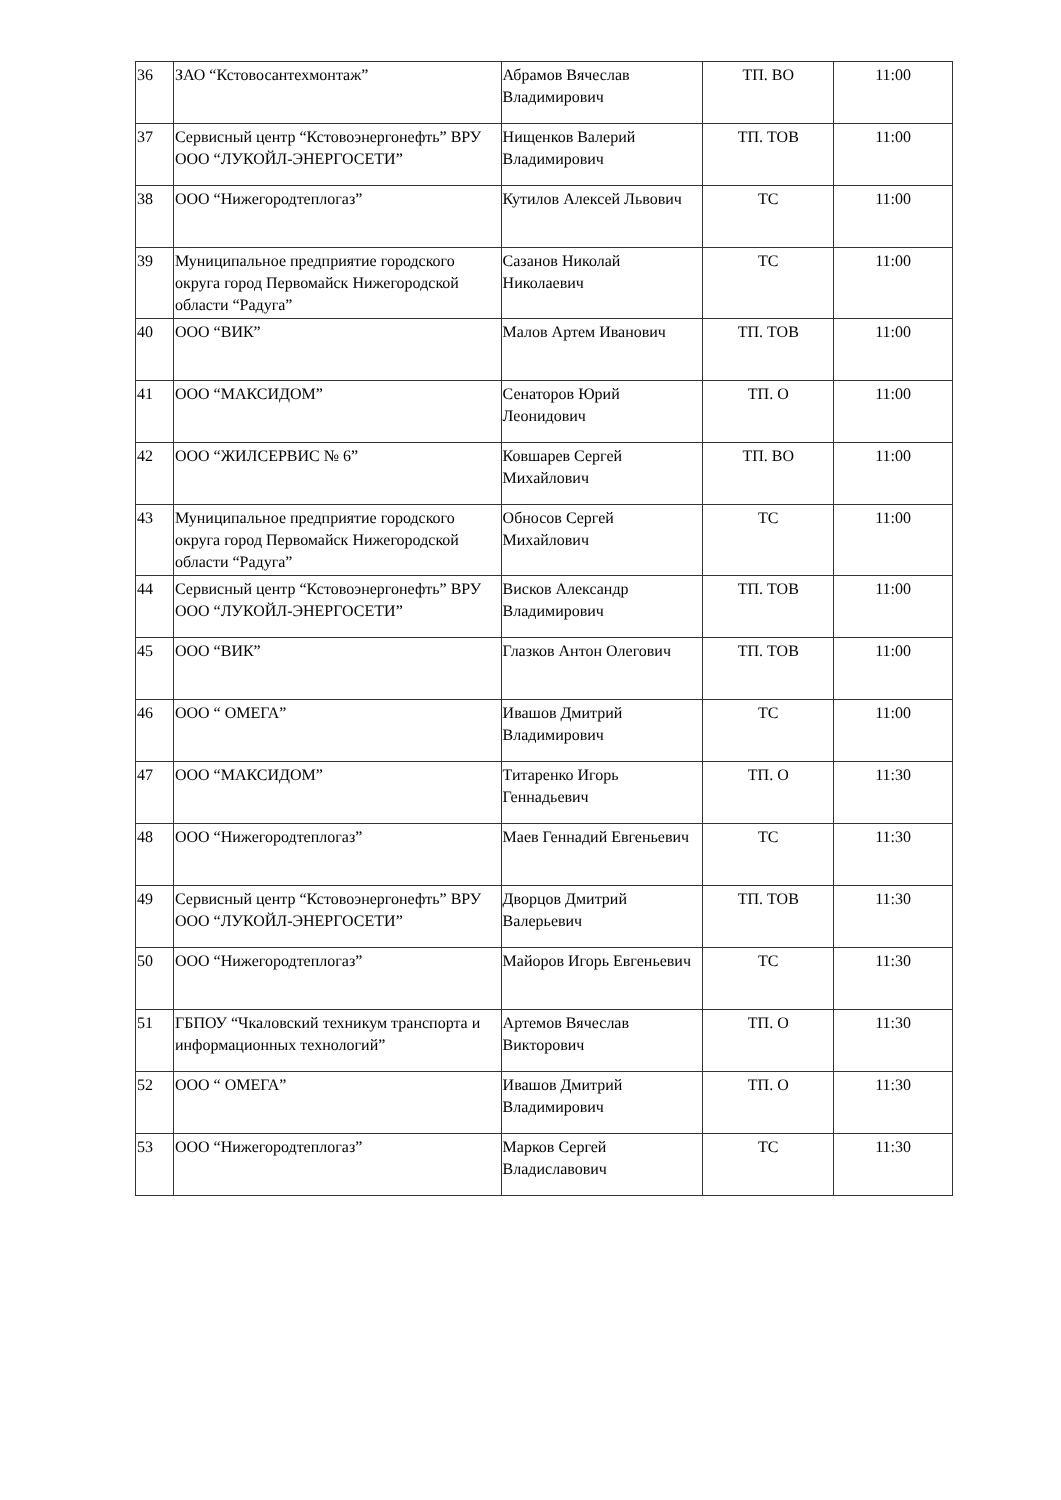| 36 | ЗАО “Кстовосантехмонтаж” | Абрамов Вячеслав Владимирович | ТП. ВО | 11:00 |
| 37 | Сервисный центр “Кстовоэнергонефть” ВРУ ООО “ЛУКОЙЛ-ЭНЕРГОСЕТИ” | Нищенков Валерий Владимирович | ТП. ТОВ | 11:00 |
| 38 | ООО “Нижегородтеплогаз” | Кутилов Алексей Львович | ТС | 11:00 |
| 39 | Муниципальное предприятие городского округа город Первомайск Нижегородской области “Радуга” | Сазанов Николай Николаевич | ТС | 11:00 |
| 40 | ООО “ВИК” | Малов Артем Иванович | ТП. ТОВ | 11:00 |
| 41 | ООО “МАКСИДОМ” | Сенаторов Юрий Леонидович | ТП. О | 11:00 |
| 42 | ООО “ЖИЛСЕРВИС № 6” | Ковшарев Сергей Михайлович | ТП. ВО | 11:00 |
| 43 | Муниципальное предприятие городского округа город Первомайск Нижегородской области “Радуга” | Обносов Сергей Михайлович | ТС | 11:00 |
| 44 | Сервисный центр “Кстовоэнергонефть” ВРУ ООО “ЛУКОЙЛ-ЭНЕРГОСЕТИ” | Висков Александр Владимирович | ТП. ТОВ | 11:00 |
| 45 | ООО “ВИК” | Глазков Антон Олегович | ТП. ТОВ | 11:00 |
| 46 | ООО “ ОМЕГА” | Ивашов Дмитрий Владимирович | ТС | 11:00 |
| 47 | ООО “МАКСИДОМ” | Титаренко Игорь Геннадьевич | ТП. О | 11:30 |
| 48 | ООО “Нижегородтеплогаз” | Маев Геннадий Евгеньевич | ТС | 11:30 |
| 49 | Сервисный центр “Кстовоэнергонефть” ВРУ ООО “ЛУКОЙЛ-ЭНЕРГОСЕТИ” | Дворцов Дмитрий Валерьевич | ТП. ТОВ | 11:30 |
| 50 | ООО “Нижегородтеплогаз” | Майоров Игорь Евгеньевич | ТС | 11:30 |
| 51 | ГБПОУ “Чкаловский техникум транспорта и информационных технологий” | Артемов Вячеслав Викторович | ТП. О | 11:30 |
| 52 | ООО “ ОМЕГА” | Ивашов Дмитрий Владимирович | ТП. О | 11:30 |
| 53 | ООО “Нижегородтеплогаз” | Марков Сергей Владиславович | ТС | 11:30 |